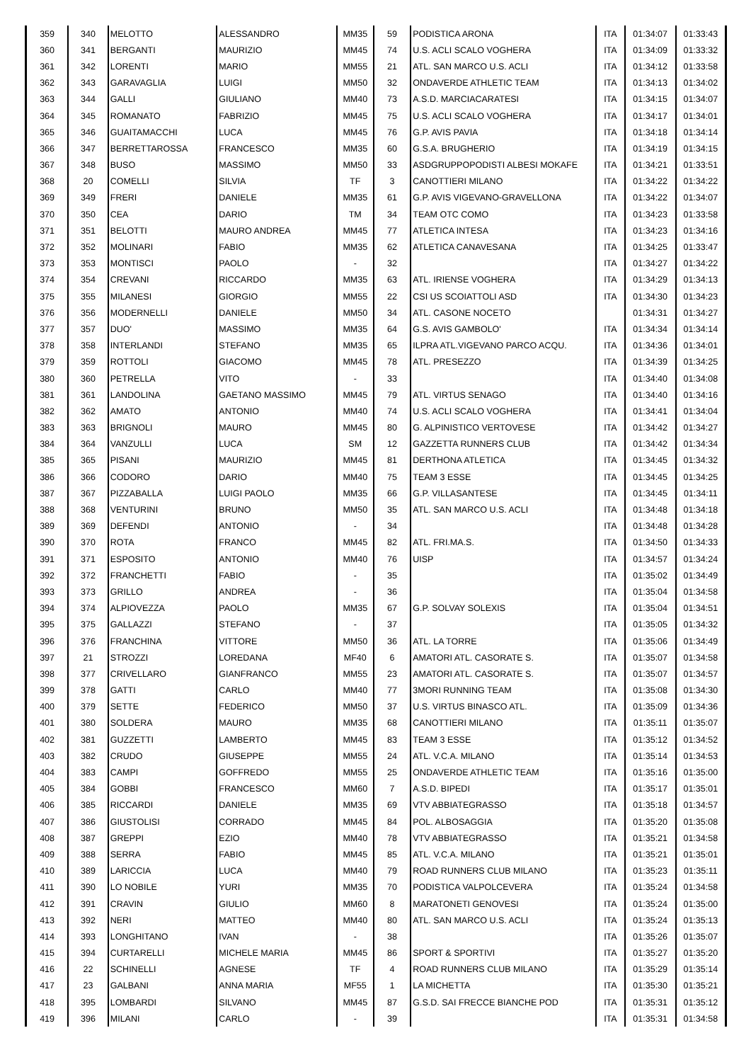| 359 | 340 | MELOTTO | ALESSANDRO | MM35 | 59 | PODISTICA ARONA | ITA | 01:34:07 | 01:33:43 |
| 360 | 341 | BERGANTI | MAURIZIO | MM45 | 74 | U.S. ACLI SCALO VOGHERA | ITA | 01:34:09 | 01:33:32 |
| 361 | 342 | LORENTI | MARIO | MM55 | 21 | ATL. SAN MARCO U.S. ACLI | ITA | 01:34:12 | 01:33:58 |
| 362 | 343 | GARAVAGLIA | LUIGI | MM50 | 32 | ONDAVERDE ATHLETIC TEAM | ITA | 01:34:13 | 01:34:02 |
| 363 | 344 | GALLI | GIULIANO | MM40 | 73 | A.S.D. MARCIACARATESI | ITA | 01:34:15 | 01:34:07 |
| 364 | 345 | ROMANATO | FABRIZIO | MM45 | 75 | U.S. ACLI SCALO VOGHERA | ITA | 01:34:17 | 01:34:01 |
| 365 | 346 | GUAITAMACCHI | LUCA | MM45 | 76 | G.P. AVIS PAVIA | ITA | 01:34:18 | 01:34:14 |
| 366 | 347 | BERRETTAROSSA | FRANCESCO | MM35 | 60 | G.S.A. BRUGHERIO | ITA | 01:34:19 | 01:34:15 |
| 367 | 348 | BUSO | MASSIMO | MM50 | 33 | ASDGRUPPOPODISTI ALBESI MOKAFE | ITA | 01:34:21 | 01:33:51 |
| 368 | 20 | COMELLI | SILVIA | TF | 3 | CANOTTIERI MILANO | ITA | 01:34:22 | 01:34:22 |
| 369 | 349 | FRERI | DANIELE | MM35 | 61 | G.P. AVIS VIGEVANO-GRAVELLONA | ITA | 01:34:22 | 01:34:07 |
| 370 | 350 | CEA | DARIO | TM | 34 | TEAM OTC COMO | ITA | 01:34:23 | 01:33:58 |
| 371 | 351 | BELOTTI | MAURO ANDREA | MM45 | 77 | ATLETICA INTESA | ITA | 01:34:23 | 01:34:16 |
| 372 | 352 | MOLINARI | FABIO | MM35 | 62 | ATLETICA CANAVESANA | ITA | 01:34:25 | 01:33:47 |
| 373 | 353 | MONTISCI | PAOLO | - | 32 | | ITA | 01:34:27 | 01:34:22 |
| 374 | 354 | CREVANI | RICCARDO | MM35 | 63 | ATL. IRIENSE VOGHERA | ITA | 01:34:29 | 01:34:13 |
| 375 | 355 | MILANESI | GIORGIO | MM55 | 22 | CSI US SCOIATTOLI ASD | ITA | 01:34:30 | 01:34:23 |
| 376 | 356 | MODERNELLI | DANIELE | MM50 | 34 | ATL. CASONE NOCETO | | 01:34:31 | 01:34:27 |
| 377 | 357 | DUO' | MASSIMO | MM35 | 64 | G.S. AVIS GAMBOLO' | ITA | 01:34:34 | 01:34:14 |
| 378 | 358 | INTERLANDI | STEFANO | MM35 | 65 | ILPRA ATL.VIGEVANO PARCO ACQU. | ITA | 01:34:36 | 01:34:01 |
| 379 | 359 | ROTTOLI | GIACOMO | MM45 | 78 | ATL. PRESEZZO | ITA | 01:34:39 | 01:34:25 |
| 380 | 360 | PETRELLA | VITO | - | 33 | | ITA | 01:34:40 | 01:34:08 |
| 381 | 361 | LANDOLINA | GAETANO MASSIMO | MM45 | 79 | ATL. VIRTUS SENAGO | ITA | 01:34:40 | 01:34:16 |
| 382 | 362 | AMATO | ANTONIO | MM40 | 74 | U.S. ACLI SCALO VOGHERA | ITA | 01:34:41 | 01:34:04 |
| 383 | 363 | BRIGNOLI | MAURO | MM45 | 80 | G. ALPINISTICO VERTOVESE | ITA | 01:34:42 | 01:34:27 |
| 384 | 364 | VANZULLI | LUCA | SM | 12 | GAZZETTA RUNNERS CLUB | ITA | 01:34:42 | 01:34:34 |
| 385 | 365 | PISANI | MAURIZIO | MM45 | 81 | DERTHONA ATLETICA | ITA | 01:34:45 | 01:34:32 |
| 386 | 366 | CODORO | DARIO | MM40 | 75 | TEAM 3 ESSE | ITA | 01:34:45 | 01:34:25 |
| 387 | 367 | PIZZABALLA | LUIGI PAOLO | MM35 | 66 | G.P. VILLASANTESE | ITA | 01:34:45 | 01:34:11 |
| 388 | 368 | VENTURINI | BRUNO | MM50 | 35 | ATL. SAN MARCO U.S. ACLI | ITA | 01:34:48 | 01:34:18 |
| 389 | 369 | DEFENDI | ANTONIO | - | 34 | | ITA | 01:34:48 | 01:34:28 |
| 390 | 370 | ROTA | FRANCO | MM45 | 82 | ATL. FRI.MA.S. | ITA | 01:34:50 | 01:34:33 |
| 391 | 371 | ESPOSITO | ANTONIO | MM40 | 76 | UISP | ITA | 01:34:57 | 01:34:24 |
| 392 | 372 | FRANCHETTI | FABIO | - | 35 | | ITA | 01:35:02 | 01:34:49 |
| 393 | 373 | GRILLO | ANDREA | - | 36 | | ITA | 01:35:04 | 01:34:58 |
| 394 | 374 | ALPIOVEZZA | PAOLO | MM35 | 67 | G.P. SOLVAY SOLEXIS | ITA | 01:35:04 | 01:34:51 |
| 395 | 375 | GALLAZZI | STEFANO | - | 37 | | ITA | 01:35:05 | 01:34:32 |
| 396 | 376 | FRANCHINA | VITTORE | MM50 | 36 | ATL. LA TORRE | ITA | 01:35:06 | 01:34:49 |
| 397 | 21 | STROZZI | LOREDANA | MF40 | 6 | AMATORI ATL. CASORATE S. | ITA | 01:35:07 | 01:34:58 |
| 398 | 377 | CRIVELLARO | GIANFRANCO | MM55 | 23 | AMATORI ATL. CASORATE S. | ITA | 01:35:07 | 01:34:57 |
| 399 | 378 | GATTI | CARLO | MM40 | 77 | 3MORI RUNNING TEAM | ITA | 01:35:08 | 01:34:30 |
| 400 | 379 | SETTE | FEDERICO | MM50 | 37 | U.S. VIRTUS BINASCO ATL. | ITA | 01:35:09 | 01:34:36 |
| 401 | 380 | SOLDERA | MAURO | MM35 | 68 | CANOTTIERI MILANO | ITA | 01:35:11 | 01:35:07 |
| 402 | 381 | GUZZETTI | LAMBERTO | MM45 | 83 | TEAM 3 ESSE | ITA | 01:35:12 | 01:34:52 |
| 403 | 382 | CRUDO | GIUSEPPE | MM55 | 24 | ATL. V.C.A. MILANO | ITA | 01:35:14 | 01:34:53 |
| 404 | 383 | CAMPI | GOFFREDO | MM55 | 25 | ONDAVERDE ATHLETIC TEAM | ITA | 01:35:16 | 01:35:00 |
| 405 | 384 | GOBBI | FRANCESCO | MM60 | 7 | A.S.D. BIPEDI | ITA | 01:35:17 | 01:35:01 |
| 406 | 385 | RICCARDI | DANIELE | MM35 | 69 | VTV ABBIATEGRASSO | ITA | 01:35:18 | 01:34:57 |
| 407 | 386 | GIUSTOLISI | CORRADO | MM45 | 84 | POL. ALBOSAGGIA | ITA | 01:35:20 | 01:35:08 |
| 408 | 387 | GREPPI | EZIO | MM40 | 78 | VTV ABBIATEGRASSO | ITA | 01:35:21 | 01:34:58 |
| 409 | 388 | SERRA | FABIO | MM45 | 85 | ATL. V.C.A. MILANO | ITA | 01:35:21 | 01:35:01 |
| 410 | 389 | LARICCIA | LUCA | MM40 | 79 | ROAD RUNNERS CLUB MILANO | ITA | 01:35:23 | 01:35:11 |
| 411 | 390 | LO NOBILE | YURI | MM35 | 70 | PODISTICA VALPOLCEVERA | ITA | 01:35:24 | 01:34:58 |
| 412 | 391 | CRAVIN | GIULIO | MM60 | 8 | MARATONETI GENOVESI | ITA | 01:35:24 | 01:35:00 |
| 413 | 392 | NERI | MATTEO | MM40 | 80 | ATL. SAN MARCO U.S. ACLI | ITA | 01:35:24 | 01:35:13 |
| 414 | 393 | LONGHITANO | IVAN | - | 38 | | ITA | 01:35:26 | 01:35:07 |
| 415 | 394 | CURTARELLI | MICHELE MARIA | MM45 | 86 | SPORT & SPORTIVI | ITA | 01:35:27 | 01:35:20 |
| 416 | 22 | SCHINELLI | AGNESE | TF | 4 | ROAD RUNNERS CLUB MILANO | ITA | 01:35:29 | 01:35:14 |
| 417 | 23 | GALBANI | ANNA MARIA | MF55 | 1 | LA MICHETTA | ITA | 01:35:30 | 01:35:21 |
| 418 | 395 | LOMBARDI | SILVANO | MM45 | 87 | G.S.D. SAI FRECCE BIANCHE POD | ITA | 01:35:31 | 01:35:12 |
| 419 | 396 | MILANI | CARLO | - | 39 | | ITA | 01:35:31 | 01:34:58 |